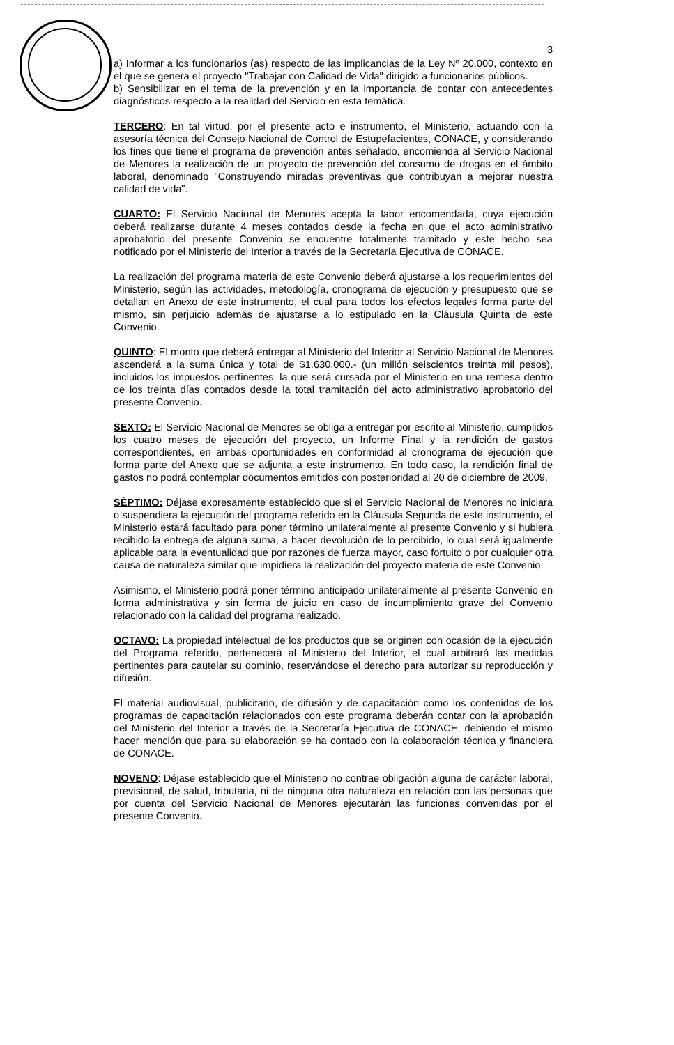3
a) Informar a los funcionarios (as) respecto de las implicancias de la Ley Nº 20.000, contexto en el que se genera el proyecto "Trabajar con Calidad de Vida" dirigido a funcionarios públicos.
b) Sensibilizar en el tema de la prevención y en la importancia de contar con antecedentes diagnósticos respecto a la realidad del Servicio en esta temática.
TERCERO: En tal virtud, por el presente acto e instrumento, el Ministerio, actuando con la asesoría técnica del Consejo Nacional de Control de Estupefacientes, CONACE, y considerando los fines que tiene el programa de prevención antes señalado, encomienda al Servicio Nacional de Menores la realización de un proyecto de prevención del consumo de drogas en el ámbito laboral, denominado "Construyendo miradas preventivas que contribuyan a mejorar nuestra calidad de vida".
CUARTO: El Servicio Nacional de Menores acepta la labor encomendada, cuya ejecución deberá realizarse durante 4 meses contados desde la fecha en que el acto administrativo aprobatorio del presente Convenio se encuentre totalmente tramitado y este hecho sea notificado por el Ministerio del Interior a través de la Secretaría Ejecutiva de CONACE.
La realización del programa materia de este Convenio deberá ajustarse a los requerimientos del Ministerio, según las actividades, metodología, cronograma de ejecución y presupuesto que se detallan en Anexo de este instrumento, el cual para todos los efectos legales forma parte del mismo, sin perjuicio además de ajustarse a lo estipulado en la Cláusula Quinta de este Convenio.
QUINTO: El monto que deberá entregar al Ministerio del Interior al Servicio Nacional de Menores ascenderá a la suma única y total de $1.630.000.- (un millón seiscientos treinta mil pesos), incluidos los impuestos pertinentes, la que será cursada por el Ministerio en una remesa dentro de los treinta días contados desde la total tramitación del acto administrativo aprobatorio del presente Convenio.
SEXTO: El Servicio Nacional de Menores se obliga a entregar por escrito al Ministerio, cumplidos los cuatro meses de ejecución del proyecto, un Informe Final y la rendición de gastos correspondientes, en ambas oportunidades en conformidad al cronograma de ejecución que forma parte del Anexo que se adjunta a este instrumento. En todo caso, la rendición final de gastos no podrá contemplar documentos emitidos con posterioridad al 20 de diciembre de 2009.
SÉPTIMO: Déjase expresamente establecido que si el Servicio Nacional de Menores no iniciara o suspendiera la ejecución del programa referido en la Cláusula Segunda de este instrumento, el Ministerio estará facultado para poner término unilateralmente al presente Convenio y si hubiera recibido la entrega de alguna suma, a hacer devolución de lo percibido, lo cual será igualmente aplicable para la eventualidad que por razones de fuerza mayor, caso fortuito o por cualquier otra causa de naturaleza similar que impidiera la realización del proyecto materia de este Convenio.
Asimismo, el Ministerio podrá poner término anticipado unilateralmente al presente Convenio en forma administrativa y sin forma de juicio en caso de incumplimiento grave del Convenio relacionado con la calidad del programa realizado.
OCTAVO: La propiedad intelectual de los productos que se originen con ocasión de la ejecución del Programa referido, pertenecerá al Ministerio del Interior, el cual arbitrará las medidas pertinentes para cautelar su dominio, reservándose el derecho para autorizar su reproducción y difusión.
El material audiovisual, publicitario, de difusión y de capacitación como los contenidos de los programas de capacitación relacionados con este programa deberán contar con la aprobación del Ministerio del Interior a través de la Secretaría Ejecutiva de CONACE, debiendo el mismo hacer mención que para su elaboración se ha contado con la colaboración técnica y financiera de CONACE.
NOVENO: Déjase establecido que el Ministerio no contrae obligación alguna de carácter laboral, previsional, de salud, tributaria, ni de ninguna otra naturaleza en relación con las personas que por cuenta del Servicio Nacional de Menores ejecutarán las funciones convenidas por el presente Convenio.